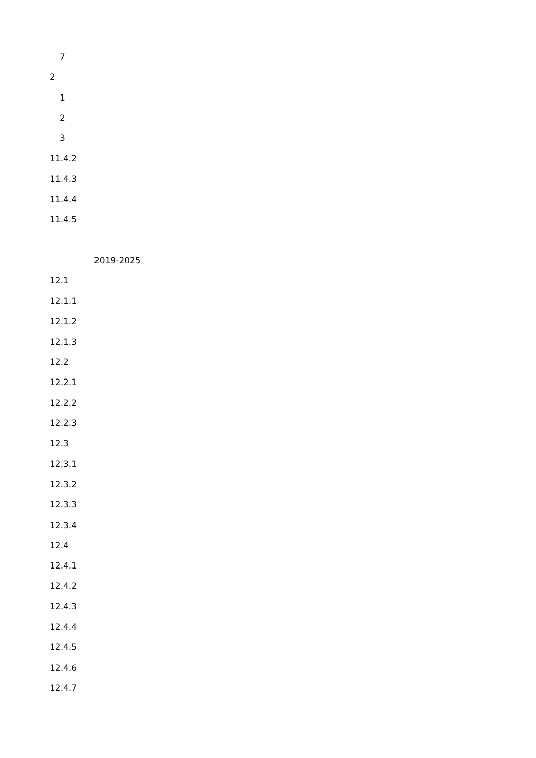7
2
1
2
3
11.4.2
11.4.3
11.4.4
11.4.5
2019-2025
12.1
12.1.1
12.1.2
12.1.3
12.2
12.2.1
12.2.2
12.2.3
12.3
12.3.1
12.3.2
12.3.3
12.3.4
12.4
12.4.1
12.4.2
12.4.3
12.4.4
12.4.5
12.4.6
12.4.7